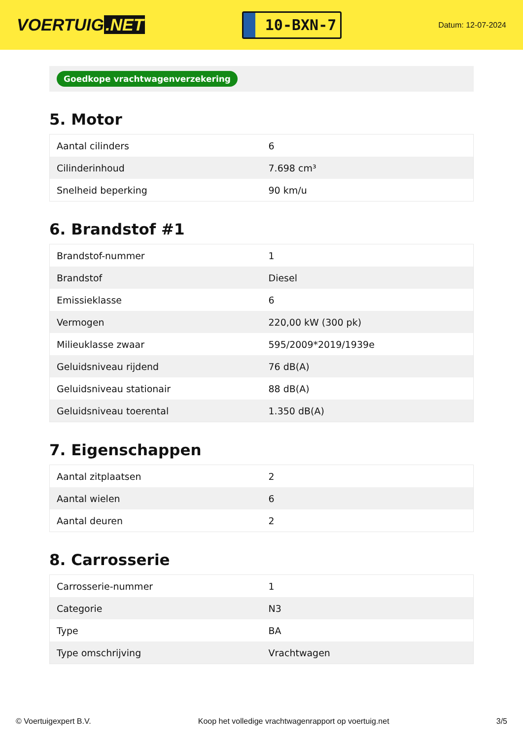VOERTUIG.NET
10-BXN-7
Datum: 12-07-2024
Goedkope vrachtwagenverzekering
5. Motor
| Aantal cilinders | 6 |
| Cilinderinhoud | 7.698 cm³ |
| Snelheid beperking | 90 km/u |
6. Brandstof #1
| Brandstof-nummer | 1 |
| Brandstof | Diesel |
| Emissieklasse | 6 |
| Vermogen | 220,00 kW (300 pk) |
| Milieuklasse zwaar | 595/2009*2019/1939e |
| Geluidsniveau rijdend | 76 dB(A) |
| Geluidsniveau stationair | 88 dB(A) |
| Geluidsniveau toerental | 1.350 dB(A) |
7. Eigenschappen
| Aantal zitplaatsen | 2 |
| Aantal wielen | 6 |
| Aantal deuren | 2 |
8. Carrosserie
| Carrosserie-nummer | 1 |
| Categorie | N3 |
| Type | BA |
| Type omschrijving | Vrachtwagen |
© Voertuigexpert B.V. Koop het volledige vrachtwagenrapport op voertuig.net 3/5